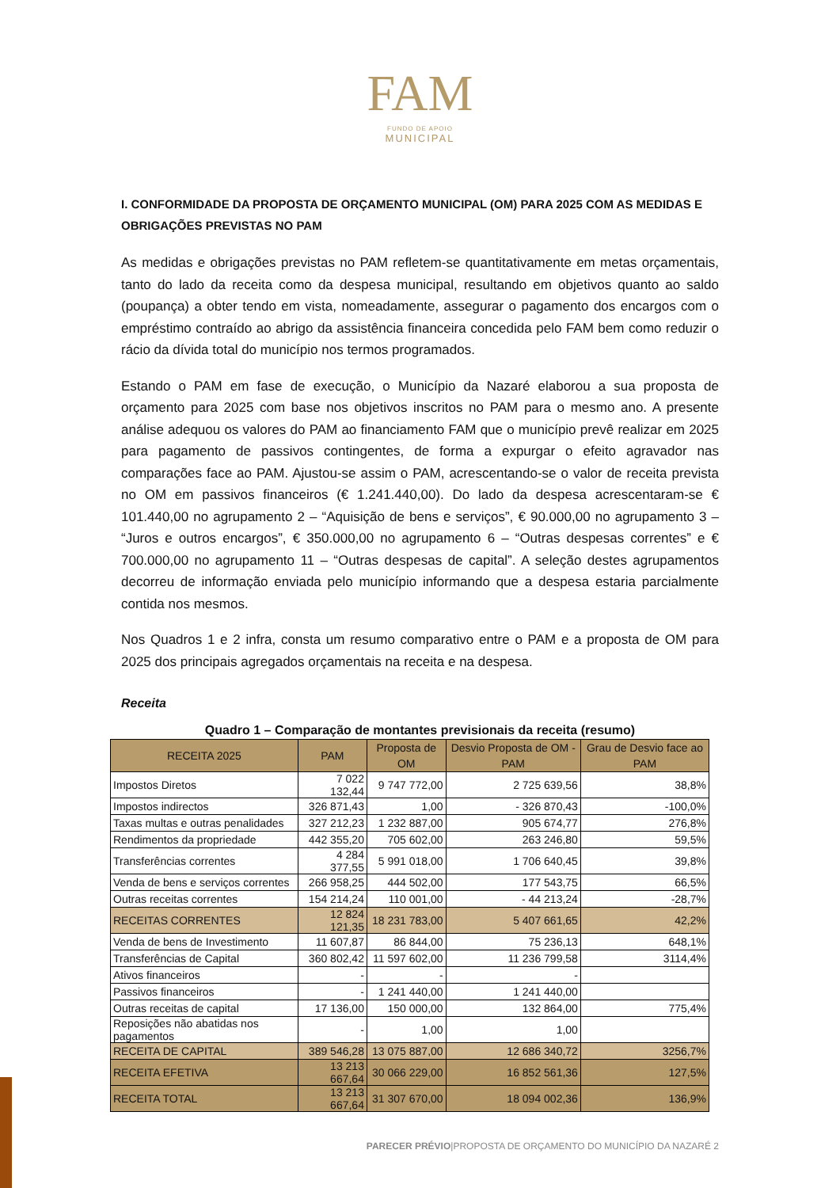FAM
FUNDO DE APOIO
MUNICIPAL
I. CONFORMIDADE DA PROPOSTA DE ORÇAMENTO MUNICIPAL (OM) PARA 2025 COM AS MEDIDAS E OBRIGAÇÕES PREVISTAS NO PAM
As medidas e obrigações previstas no PAM refletem-se quantitativamente em metas orçamentais, tanto do lado da receita como da despesa municipal, resultando em objetivos quanto ao saldo (poupança) a obter tendo em vista, nomeadamente, assegurar o pagamento dos encargos com o empréstimo contraído ao abrigo da assistência financeira concedida pelo FAM bem como reduzir o rácio da dívida total do município nos termos programados.
Estando o PAM em fase de execução, o Município da Nazaré elaborou a sua proposta de orçamento para 2025 com base nos objetivos inscritos no PAM para o mesmo ano. A presente análise adequou os valores do PAM ao financiamento FAM que o município prevê realizar em 2025 para pagamento de passivos contingentes, de forma a expurgar o efeito agravador nas comparações face ao PAM. Ajustou-se assim o PAM, acrescentando-se o valor de receita prevista no OM em passivos financeiros (€ 1.241.440,00). Do lado da despesa acrescentaram-se € 101.440,00 no agrupamento 2 – “Aquisição de bens e serviços”, € 90.000,00 no agrupamento 3 – “Juros e outros encargos”, € 350.000,00 no agrupamento 6 – “Outras despesas correntes” e € 700.000,00 no agrupamento 11 – “Outras despesas de capital”. A seleção destes agrupamentos decorreu de informação enviada pelo município informando que a despesa estaria parcialmente contida nos mesmos.
Nos Quadros 1 e 2 infra, consta um resumo comparativo entre o PAM e a proposta de OM para 2025 dos principais agregados orçamentais na receita e na despesa.
Receita
Quadro 1 – Comparação de montantes previsionais da receita (resumo)
| RECEITA 2025 | PAM | Proposta de OM | Desvio Proposta de OM - PAM | Grau de Desvio face ao PAM |
| --- | --- | --- | --- | --- |
| Impostos Diretos | 7 022 132,44 | 9 747 772,00 | 2 725 639,56 | 38,8% |
| Impostos indirectos | 326 871,43 | 1,00 | - 326 870,43 | -100,0% |
| Taxas multas e outras penalidades | 327 212,23 | 1 232 887,00 | 905 674,77 | 276,8% |
| Rendimentos da propriedade | 442 355,20 | 705 602,00 | 263 246,80 | 59,5% |
| Transferências correntes | 4 284 377,55 | 5 991 018,00 | 1 706 640,45 | 39,8% |
| Venda de bens e serviços correntes | 266 958,25 | 444 502,00 | 177 543,75 | 66,5% |
| Outras receitas correntes | 154 214,24 | 110 001,00 | - 44 213,24 | -28,7% |
| RECEITAS CORRENTES | 12 824 121,35 | 18 231 783,00 | 5 407 661,65 | 42,2% |
| Venda de bens de Investimento | 11 607,87 | 86 844,00 | 75 236,13 | 648,1% |
| Transferências de Capital | 360 802,42 | 11 597 602,00 | 11 236 799,58 | 3114,4% |
| Ativos financeiros | - | - | - | |
| Passivos financeiros | - | 1 241 440,00 | 1 241 440,00 | |
| Outras receitas de capital | 17 136,00 | 150 000,00 | 132 864,00 | 775,4% |
| Reposições não abatidas nos pagamentos | - | 1,00 | 1,00 | |
| RECEITA DE CAPITAL | 389 546,28 | 13 075 887,00 | 12 686 340,72 | 3256,7% |
| RECEITA EFETIVA | 13 213 667,64 | 30 066 229,00 | 16 852 561,36 | 127,5% |
| RECEITA TOTAL | 13 213 667,64 | 31 307 670,00 | 18 094 002,36 | 136,9% |
PARECER PRÉVIO|PROPOSTA DE ORÇAMENTO DO MUNICÍPIO DA NAZARÉ 2